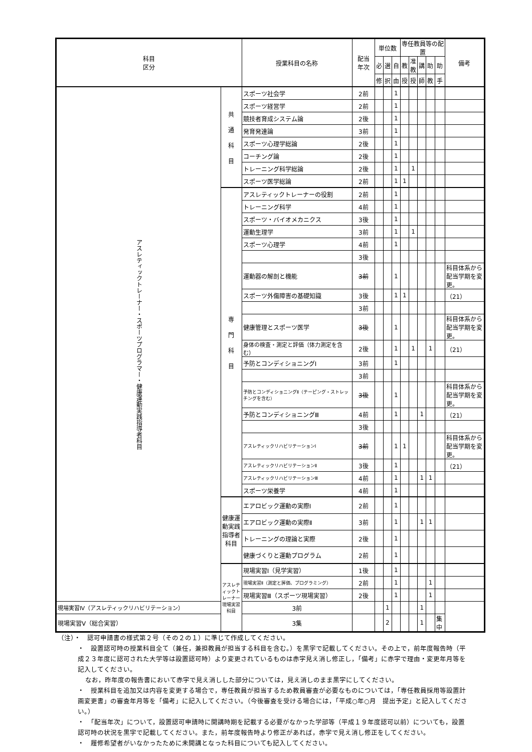| 科目 区分 | | 授業科目の名称 | 配当 年次 | 単位数 | | | 専任教員等の配置 | | | | | 備考 |
| --- | --- | --- | --- | --- | --- | --- | --- | --- | --- | --- | --- | --- |
| | | | | 必 | 選 | 自 | 教 | 准 教 | 講 | 助 | 助 | |
| | | | | 修 | 択 | 由 | 授 | 授 | 師 | 教 | 手 | |
| アスレティックトレーナー・スポーツプログラマー・健康運動実践指導者科目 | 共 通 科 目 | スポーツ社会学 | 2前 | | | 1 | | | | | | |
| | | スポーツ経営学 | 2前 | | | 1 | | | | | | |
| | | 競技者育成システム論 | 2後 | | | 1 | | | | | | |
| | | 発育発達論 | 3前 | | | 1 | | | | | | |
| | | スポーツ心理学総論 | 2後 | | | 1 | | | | | | |
| | | コーチング論 | 2後 | | | 1 | | | | | | |
| | | トレーニング科学総論 | 2後 | | | 1 | | 1 | | | | |
| | | スポーツ医学総論 | 2前 | | | 1 | 1 | | | | | |
| | 専 門 科 目 | アスレティックトレーナーの役割 | 2前 | | | 1 | | | | | | |
| | | トレーニング科学 | 4前 | | | 1 | | | | | | |
| | | スポーツ・バイオメカニクス | 3後 | | | 1 | | | | | | |
| | | 運動生理学 | 3前 | | | 1 | | 1 | | | | |
| | | スポーツ心理学 | 4前 | | | 1 | | | | | | |
| | | | 3後 | | | | | | | | | |
| | | 運動器の解剖と機能 | 3前 | | | 1 | | | | | | 科目体系から配当学期を変更。 |
| | | スポーツ外傷障害の基礎知識 | 3後 | | | 1 | 1 | | | | | （21） |
| | | | 3前 | | | | | | | | | |
| | | 健康管理とスポーツ医学 | 3後 | | | 1 | | | | | | 科目体系から配当学期を変更。 |
| | | 身体の検査・測定と評価（体力測定を含む） | 2後 | | | 1 | | 1 | | 1 | | （21） |
| | | 予防とコンディショニングⅠ | 3前 | | | 1 | | | | | | |
| | | | 3前 | | | | | | | | | |
| | | 予防とコンディショニングⅡ（テーピング・ストレッチングを含む） | 3後 | | | 1 | | | | | | 科目体系から配当学期を変更。 |
| | | 予防とコンディショニングⅢ | 4前 | | | 1 | | | 1 | | | （21） |
| | | | 3後 | | | | | | | | | |
| | | アスレティックリハビリテーションⅠ | 3前 | | | 1 | 1 | | | | | 科目体系から配当学期を変更。 |
| | | アスレティックリハビリテーションⅡ | 3後 | | | 1 | | | | | | （21） |
| | | アスレティックリハビリテーションⅢ | 4前 | | | 1 | | | 1 | 1 | | |
| | | スポーツ栄養学 | 4前 | | | 1 | | | | | | |
| | 健康運動実践 指導者科目 | エアロビック運動の実際Ⅰ | 2前 | | | 1 | | | | | | |
| | | エアロビック運動の実際Ⅱ | 3前 | | | 1 | | | 1 | 1 | | |
| | | トレーニングの理論と実際 | 2後 | | | 1 | | | | | | |
| | | 健康づくりと運動プログラム | 2前 | | | 1 | | | | | | |
| | アスレティックトレーナー 現場実習科目 | 現場実習Ⅰ（見学実習） | 1後 | | | 1 | | | | | | |
| | | 現場実習Ⅱ（測定と評価、プログラミング） | 2前 | | | 1 | | | | 1 | | |
| | | 現場実習Ⅲ（スポーツ現場実習） | 2後 | | | 1 | | | | 1 | | |
| 現場実習Ⅳ（アスレティックリハビリテーション） | | 3前 | | | 1 | | | | 1 | | | |
| 現場実習Ⅴ（総合実習） | | 3集 | | | 2 | | | | 1 | | 集中 | |
（注）・　認可申請書の様式第２号（その２の１）に準じて作成してください。
・　設置認可時の授業科目全て（兼任，兼担教員が担当する科目を含む。）を黒字で記載してください。その上で，前年度報告時（平成２３年度に認可された大学等は設置認可時）より変更されているものは赤字見え消し修正し，「備考」に赤字で理由・変更年月等を記入してください。
なお，昨年度の報告書において赤字で見え消しした部分については，見え消しのまま黒字にしてください。
・　授業科目を追加又は内容を変更する場合で，専任教員が担当するため教員審査が必要なものについては，「専任教員採用等設置計画変更書」の審査年月等を「備考」に記入してください。（今後審査を受ける場合には，「平成○年○月　提出予定」と記入してください。）
・　「配当年次」について，設置認可申請時に開講時期を記載する必要がなかった学部等（平成１９年度認可以前）についても，設置認可時の状況を黒字で記載してください。また，前年度報告時より修正があれば，赤字で見え消し修正をしてください。
・　履修希望者がいなかったために未開講となった科目についても記入してください。